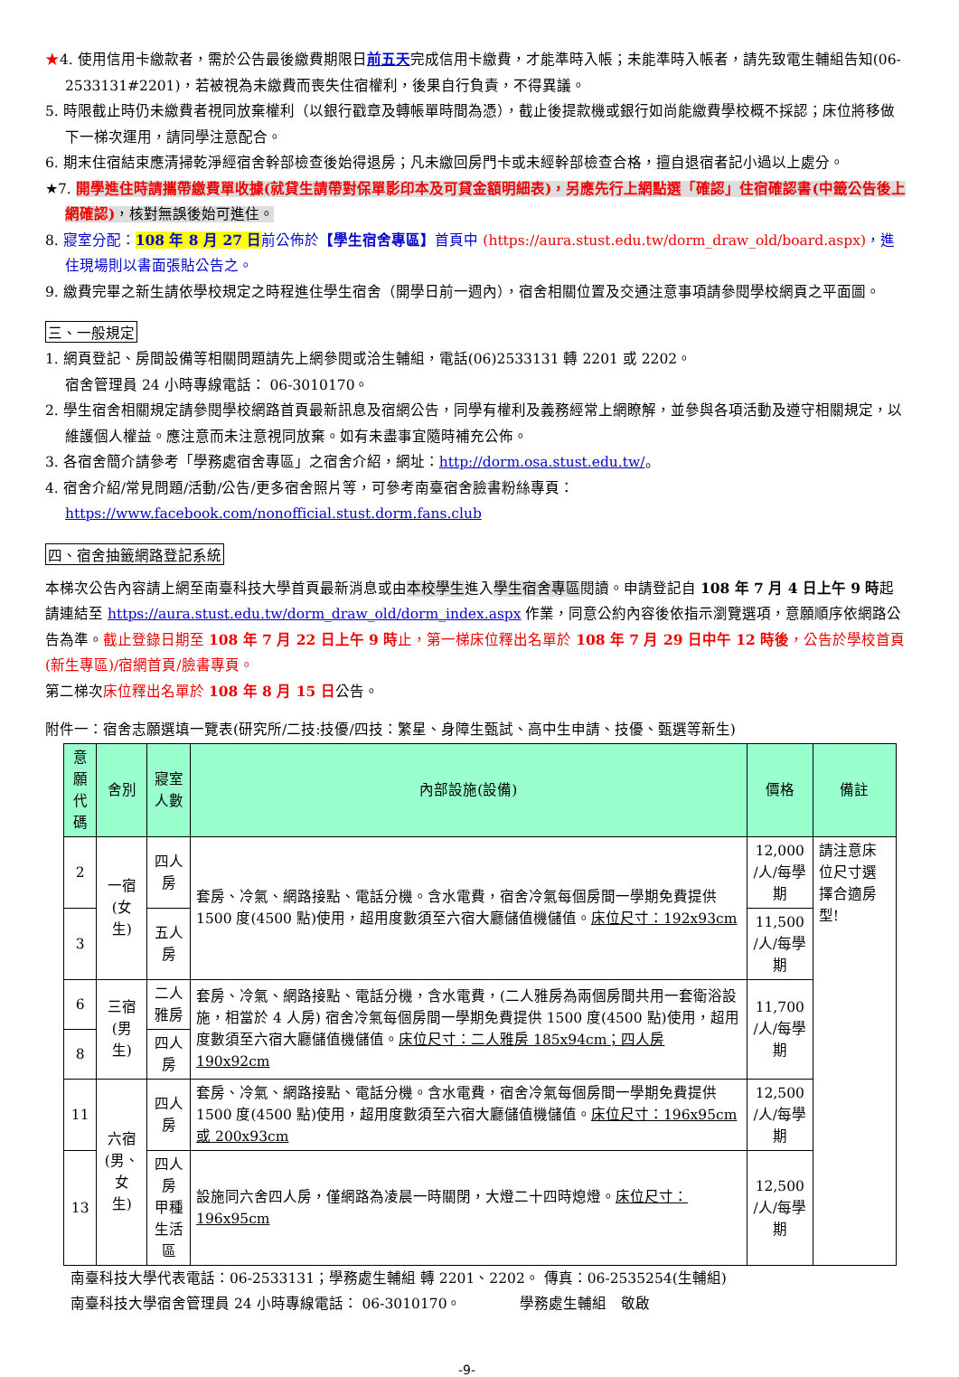★4. 使用信用卡繳款者，需於公告最後繳費期限日前五天完成信用卡繳費，才能準時入帳；未能準時入帳者，請先致電生輔組告知(06-2533131#2201)，若被視為未繳費而喪失住宿權利，後果自行負責，不得異議。
5. 時限截止時仍未繳費者視同放棄權利（以銀行戳章及轉帳單時間為憑），截止後提款機或銀行如尚能繳費學校概不採認；床位將移做下一梯次運用，請同學注意配合。
6. 期末住宿結束應清掃乾淨經宿舍幹部檢查後始得退房；凡未繳回房門卡或未經幹部檢查合格，擅自退宿者記小過以上處分。
★7. 開學進住時請攜帶繳費單收據(就貸生請帶對保單影印本及可貸金額明細表)，另應先行上網點選「確認」住宿確認書(中籤公告後上網確認)，核對無誤後始可進住。
8. 寢室分配：108 年 8 月 27 日前公佈於【學生宿舍專區】首頁中 (https://aura.stust.edu.tw/dorm_draw_old/board.aspx)，進住現場則以書面張貼公告之。
9. 繳費完畢之新生請依學校規定之時程進住學生宿舍（開學日前一週內），宿舍相關位置及交通注意事項請參閱學校網頁之平面圖。
三、一般規定
1. 網頁登記、房間設備等相關問題請先上網參閱或洽生輔組，電話(06)2533131 轉 2201 或 2202。
宿舍管理員 24 小時專線電話： 06-3010170。
2. 學生宿舍相關規定請參閱學校網路首頁最新訊息及宿網公告，同學有權利及義務經常上網瞭解，並參與各項活動及遵守相關規定，以維護個人權益。應注意而未注意視同放棄。如有未盡事宜隨時補充公佈。
3. 各宿舍簡介請參考「學務處宿舍專區」之宿舍介紹，網址：http://dorm.osa.stust.edu.tw/。
4. 宿舍介紹/常見問題/活動/公告/更多宿舍照片等，可參考南臺宿舍臉書粉絲專頁：
https://www.facebook.com/nonofficial.stust.dorm.fans.club
四、宿舍抽籤網路登記系統
本梯次公告內容請上網至南臺科技大學首頁最新消息或由本校學生進入學生宿舍專區閱讀。申請登記自 108 年 7 月 4 日上午 9 時起請連結至 https://aura.stust.edu.tw/dorm_draw_old/dorm_index.aspx 作業，同意公約內容後依指示瀏覽選項，意願順序依網路公告為準。截止登錄日期至 108 年 7 月 22 日上午 9 時止，第一梯床位釋出名單於 108 年 7 月 29 日中午 12 時後，公告於學校首頁(新生專區)/宿網首頁/臉書專頁。
第二梯次床位釋出名單於 108 年 8 月 15 日公告。
附件一：宿舍志願選填一覽表(研究所/二技:技優/四技：繁星、身障生甄試、高中生申請、技優、甄選等新生)
| 意願 代碼 | 舍別 | 寢室人數 | 內部設施(設備) | 價格 | 備註 |
| --- | --- | --- | --- | --- | --- |
| 2 | 一宿 (女生) | 四人房 | 套房、冷氣、網路接點、電話分機。含水電費，宿舍冷氣每個房間一學期免費提供 1500 度(4500 點)使用，超用度數須至六宿大廳儲值機儲值。 床位尺寸：192x93cm | 12,000 /人/每學期 | 請注意床位尺寸選擇合適房型! |
| 3 | | 五人房 | | 11,500 /人/每學期 | |
| 6 | 三宿 (男生) | 二人雅房 | 套房、冷氣、網路接點、電話分機，含水電費，(二人雅房為兩個房間共用一套衛浴設施，相當於 4 人房) 宿舍冷氣每個房間一學期免費提供 1500 度(4500 點)使用，超用度數須至六宿大廳儲值機儲值。 床位尺寸：二人雅房 185x94cm；四人房 190x92cm | 11,700 /人/每學期 | |
| 8 | | 四人房 | | | |
| 11 | 六宿 (男、女 生) | 四人房 | 套房、冷氣、網路接點、電話分機。含水電費，宿舍冷氣每個房間一學期免費提供 1500 度(4500 點)使用，超用度數須至六宿大廳儲值機儲值。 床位尺寸：196x95cm 或 200x93cm | 12,500 /人/每學期 | |
| 13 | | 四人房 甲種生活區 | 設施同六舍四人房，僅網路為凌晨一時關閉，大燈二十四時熄燈。 床位尺寸：196x95cm | 12,500 /人/每學期 | |
南臺科技大學代表電話：06-2533131；學務處生輔組 轉 2201、2202。 傳真：06-2535254(生輔組)
南臺科技大學宿舍管理員 24 小時專線電話： 06-3010170。 學務處生輔組　敬啟
-9-